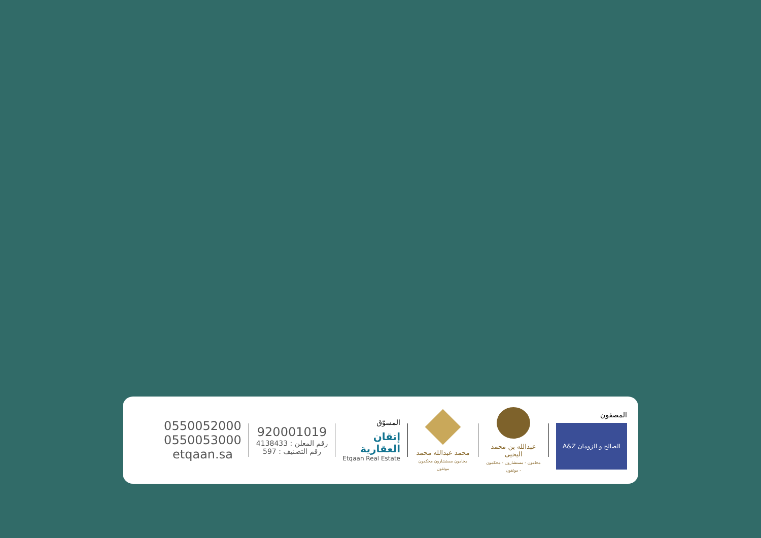المصفون
الصالح و الزومان A&Z
عبدالله بن محمد اليحيى
محامون - مستشارون - محكمون - موثقون
محمد عبدالله محمد
محامون مستشارون محكمون موثقون
المسوّق
إتقان
العقارية
Etqaan Real Estate
920001019
4138433 : رقم المعلن
597 : رقم التصنيف
0550052000
0550053000
etqaan.sa